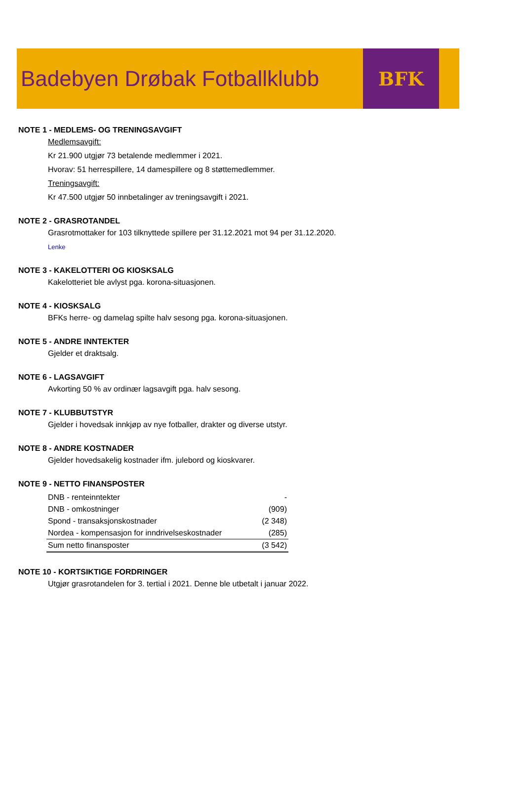Badebyen Drøbak Fotballklubb
BFK
NOTE 1 - MEDLEMS- OG TRENINGSAVGIFT
Medlemsavgift:
Kr 21.900 utgjør 73 betalende medlemmer i 2021.
Hvorav: 51 herrespillere, 14 damespillere og 8 støttemedlemmer.
Treningsavgift:
Kr 47.500 utgjør 50 innbetalinger av treningsavgift i 2021.
NOTE 2 - GRASROTANDEL
Grasrotmottaker for 103 tilknyttede spillere per 31.12.2021 mot 94 per 31.12.2020.
Lenke
NOTE 3 - KAKELOTTERI OG KIOSKSALG
Kakelotteriet ble avlyst pga. korona-situasjonen.
NOTE 4 - KIOSKSALG
BFKs herre- og damelag spilte halv sesong pga. korona-situasjonen.
NOTE 5 - ANDRE INNTEKTER
Gjelder et draktsalg.
NOTE 6 - LAGSAVGIFT
Avkorting 50 % av ordinær lagsavgift pga. halv sesong.
NOTE 7 - KLUBBUTSTYR
Gjelder i hovedsak innkjøp av nye fotballer, drakter og diverse utstyr.
NOTE 8 - ANDRE KOSTNADER
Gjelder hovedsakelig kostnader ifm. julebord og kioskvarer.
NOTE 9 - NETTO FINANSPOSTER
| DNB - renteinntekter | - |
| DNB - omkostninger | (909) |
| Spond - transaksjonskostnader | (2 348) |
| Nordea - kompensasjon for inndrivelseskostnader | (285) |
| Sum netto finansposter | (3 542) |
NOTE 10 - KORTSIKTIGE FORDRINGER
Utgjør grasrotandelen for 3. tertial i 2021. Denne ble utbetalt i januar 2022.